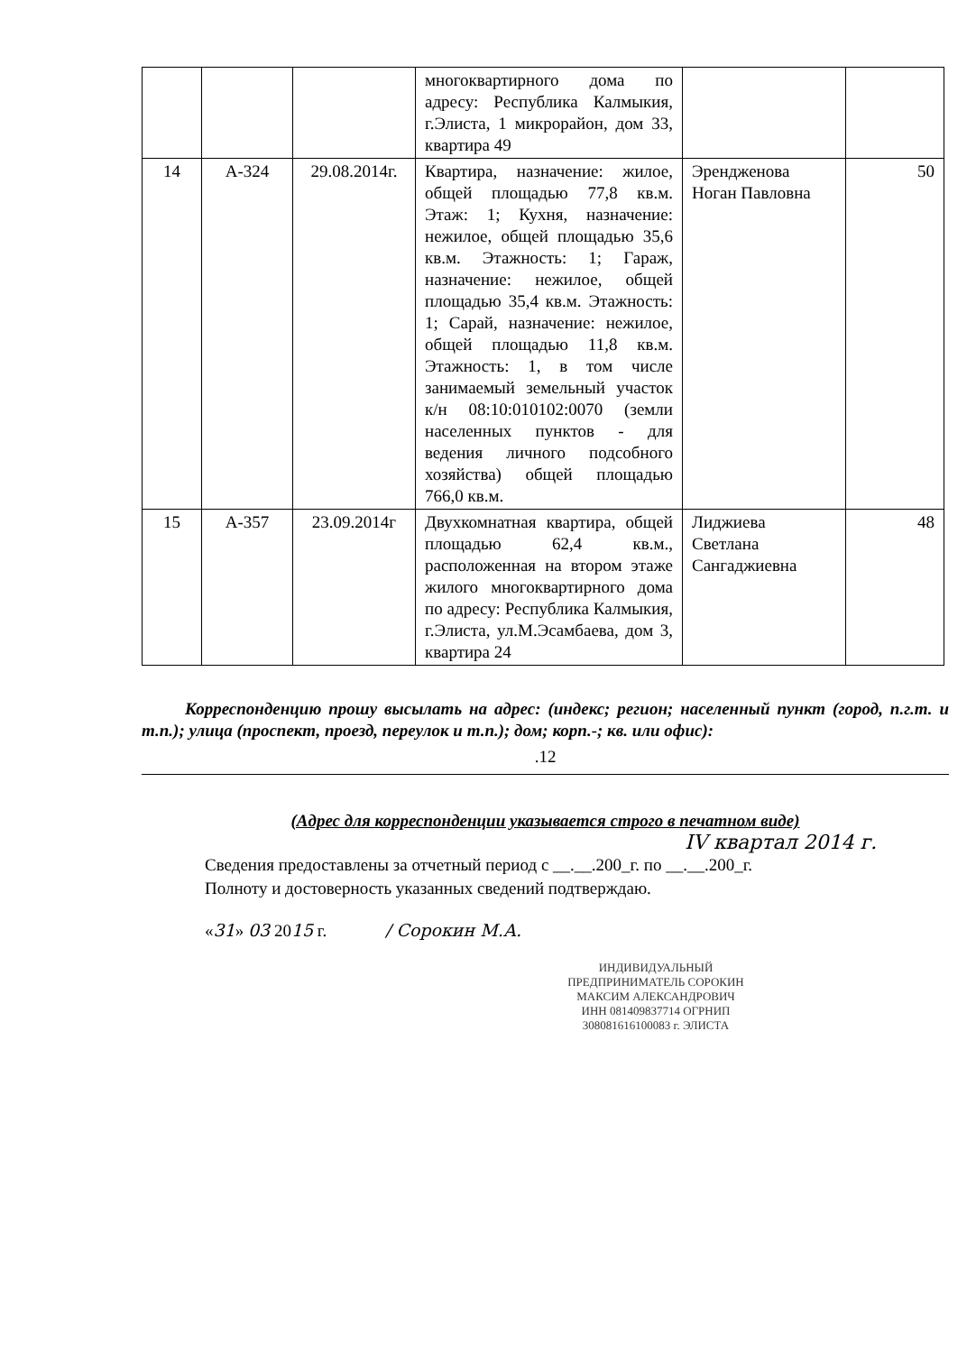| | | | многоквартирного дома по адресу: Республика Калмыкия, г.Элиста, 1 микрорайон, дом 33, квартира 49 | | |
| 14 | А-324 | 29.08.2014г. | Квартира, назначение: жилое, общей площадью 77,8 кв.м. Этаж: 1; Кухня, назначение: нежилое, общей площадью 35,6 кв.м. Этажность: 1; Гараж, назначение: нежилое, общей площадью 35,4 кв.м. Этажность: 1; Сарай, назначение: нежилое, общей площадью 11,8 кв.м. Этажность: 1, в том числе занимаемый земельный участок к/н 08:10:010102:0070 (земли населенных пунктов - для ведения личного подсобного хозяйства) общей площадью 766,0 кв.м. | Эрендженова Ноган Павловна | 50 |
| 15 | А-357 | 23.09.2014г | Двухкомнатная квартира, общей площадью 62,4 кв.м., расположенная на втором этаже жилого многоквартирного дома по адресу: Республика Калмыкия, г.Элиста, ул.М.Эсамбаева, дом 3, квартира 24 | Лиджиева Светлана Сангаджиевна | 48 |
Корреспонденцию прошу высылать на адрес: (индекс; регион; населенный пункт (город, п.г.т. и т.п.); улица (проспект, проезд, переулок и т.п.); дом; корп.-; кв. или офис):
.12
(Адрес для корреспонденции указывается строго в печатном виде)
IV квартал 2014 г.
Сведения предоставлены за отчетный период с __.__.200_г. по __.__.200_г.
Полноту и достоверность указанных сведений подтверждаю.
«31» 03 2015 г. / Сорокин М.А.
ИНДИВИДУАЛЬНЫЙ ПРЕДПРИНИМАТЕЛЬ СОРОКИН МАКСИМ АЛЕКСАНДРОВИЧ ИНН 081409837714 ОГРНИП 308081616100083 г. ЭЛИСТА